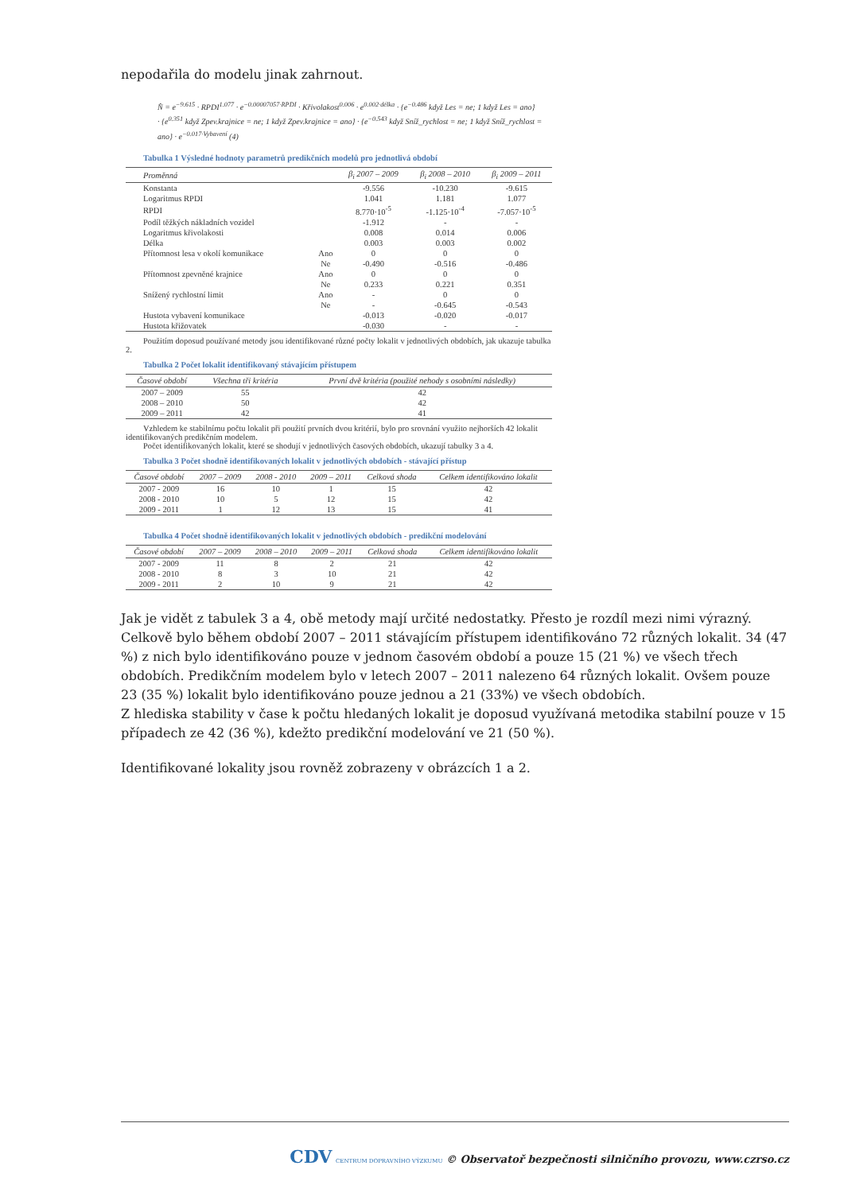nepodařila do modelu jinak zahrnout.
N̂ = e<sup>−9.615</sup> · RPDI<sup>1.077</sup> · e<sup>−0.00007057·RPDI</sup> · Křivolakost<sup>0.006</sup> · e<sup>0.002·délka</sup> · {e<sup>−0.486</sup> když Les = ne; 1 když Les = ano}
· {e<sup>0.351</sup> když Zpev.krajnice = ne; 1 když Zpev.krajnice = ano} · {e<sup>−0.543</sup> když Sníž_rychlost = ne; 1 když Sníž_rychlost = ano} · e<sup>−0.017·Vybavení</sup> (4)
Tabulka 1 Výsledné hodnoty parametrů predikčních modelů pro jednotlivá období
| Proměnná | | β<sub>i</sub> 2007 – 2009 | β<sub>i</sub> 2008 – 2010 | β<sub>i</sub> 2009 – 2011 |
| --- | --- | --- | --- | --- |
| Konstanta | | -9.556 | -10.230 | -9.615 |
| Logaritmus RPDI | | 1.041 | 1.181 | 1.077 |
| RPDI | | 8.770·10<sup>-5</sup> | -1.125·10<sup>-4</sup> | -7.057·10<sup>-5</sup> |
| Podíl těžkých nákladních vozidel | | -1.912 | - | - |
| Logaritmus křivolakosti | | 0.008 | 0.014 | 0.006 |
| Délka | | 0.003 | 0.003 | 0.002 |
| Přítomnost lesa v okolí komunikace | Ano | 0 | 0 | 0 |
| | Ne | -0.490 | -0.516 | -0.486 |
| Přítomnost zpevněné krajnice | Ano | 0 | 0 | 0 |
| | Ne | 0.233 | 0.221 | 0.351 |
| Snížený rychlostní limit | Ano | - | 0 | 0 |
| | Ne | - | -0.645 | -0.543 |
| Hustota vybavení komunikace | | -0.013 | -0.020 | -0.017 |
| Hustota křižovatek | | -0.030 | - | - |
Použitím doposud používané metody jsou identifikované různé počty lokalit v jednotlivých obdobích, jak ukazuje tabulka 2.
Tabulka 2 Počet lokalit identifikovaný stávajícím přístupem
| Časové období | Všechna tři kritéria | První dvě kritéria (použité nehody s osobními následky) |
| --- | --- | --- |
| 2007 – 2009 | 55 | 42 |
| 2008 – 2010 | 50 | 42 |
| 2009 – 2011 | 42 | 41 |
Vzhledem ke stabilnímu počtu lokalit při použití prvních dvou kritérií, bylo pro srovnání využito nejhorších 42 lokalit identifikovaných predikčním modelem.
Počet identifikovaných lokalit, které se shodují v jednotlivých časových obdobích, ukazují tabulky 3 a 4.
Tabulka 3 Počet shodně identifikovaných lokalit v jednotlivých obdobích - stávající přístup
| Časové období | 2007 – 2009 | 2008 - 2010 | 2009 – 2011 | Celková shoda | Celkem identifikováno lokalit |
| --- | --- | --- | --- | --- | --- |
| 2007 - 2009 | 16 | 10 | 1 | 15 | 42 |
| 2008 - 2010 | 10 | 5 | 12 | 15 | 42 |
| 2009 - 2011 | 1 | 12 | 13 | 15 | 41 |
Tabulka 4 Počet shodně identifikovaných lokalit v jednotlivých obdobích - predikční modelování
| Časové období | 2007 – 2009 | 2008 – 2010 | 2009 – 2011 | Celková shoda | Celkem identifikováno lokalit |
| --- | --- | --- | --- | --- | --- |
| 2007 - 2009 | 11 | 8 | 2 | 21 | 42 |
| 2008 - 2010 | 8 | 3 | 10 | 21 | 42 |
| 2009 - 2011 | 2 | 10 | 9 | 21 | 42 |
Jak je vidět z tabulek 3 a 4, obě metody mají určité nedostatky. Přesto je rozdíl mezi nimi výrazný. Celkově bylo během období 2007 – 2011 stávajícím přístupem identifikováno 72 různých lokalit. 34 (47 %) z nich bylo identifikováno pouze v jednom časovém období a pouze 15 (21 %) ve všech třech obdobích. Predikčním modelem bylo v letech 2007 – 2011 nalezeno 64 různých lokalit. Ovšem pouze 23 (35 %) lokalit bylo identifikováno pouze jednou a 21 (33%) ve všech obdobích.
Z hlediska stability v čase k počtu hledaných lokalit je doposud využívaná metodika stabilní pouze v 15 případech ze 42 (36 %), kdežto predikční modelování ve 21 (50 %).
Identifikované lokality jsou rovněž zobrazeny v obrázcích 1 a 2.
CDV CENTRUM DOPRAVNÍHO VÝZKUMU © Observatoř bezpečnosti silničního provozu, www.czrso.cz